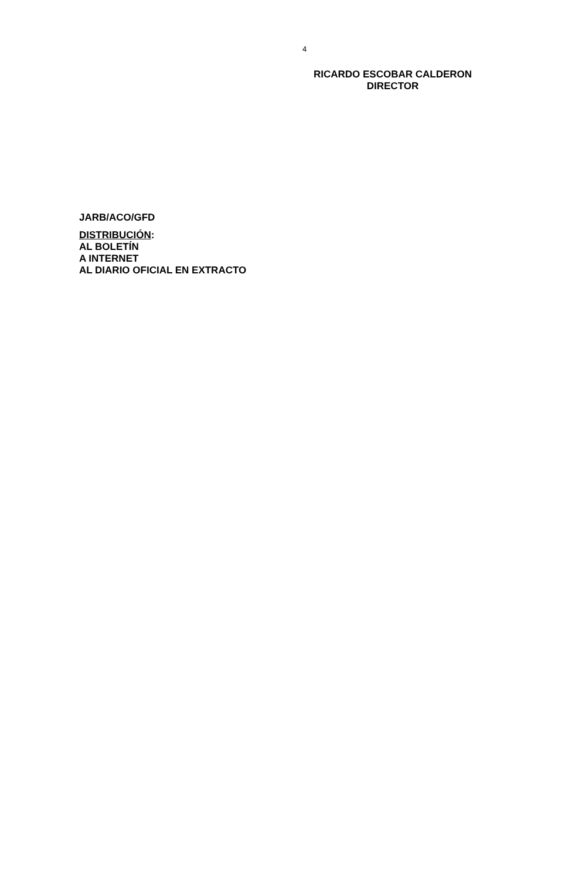4
RICARDO ESCOBAR CALDERON
DIRECTOR
JARB/ACO/GFD
DISTRIBUCIÓN:
AL BOLETÍN
A INTERNET
AL DIARIO OFICIAL EN EXTRACTO